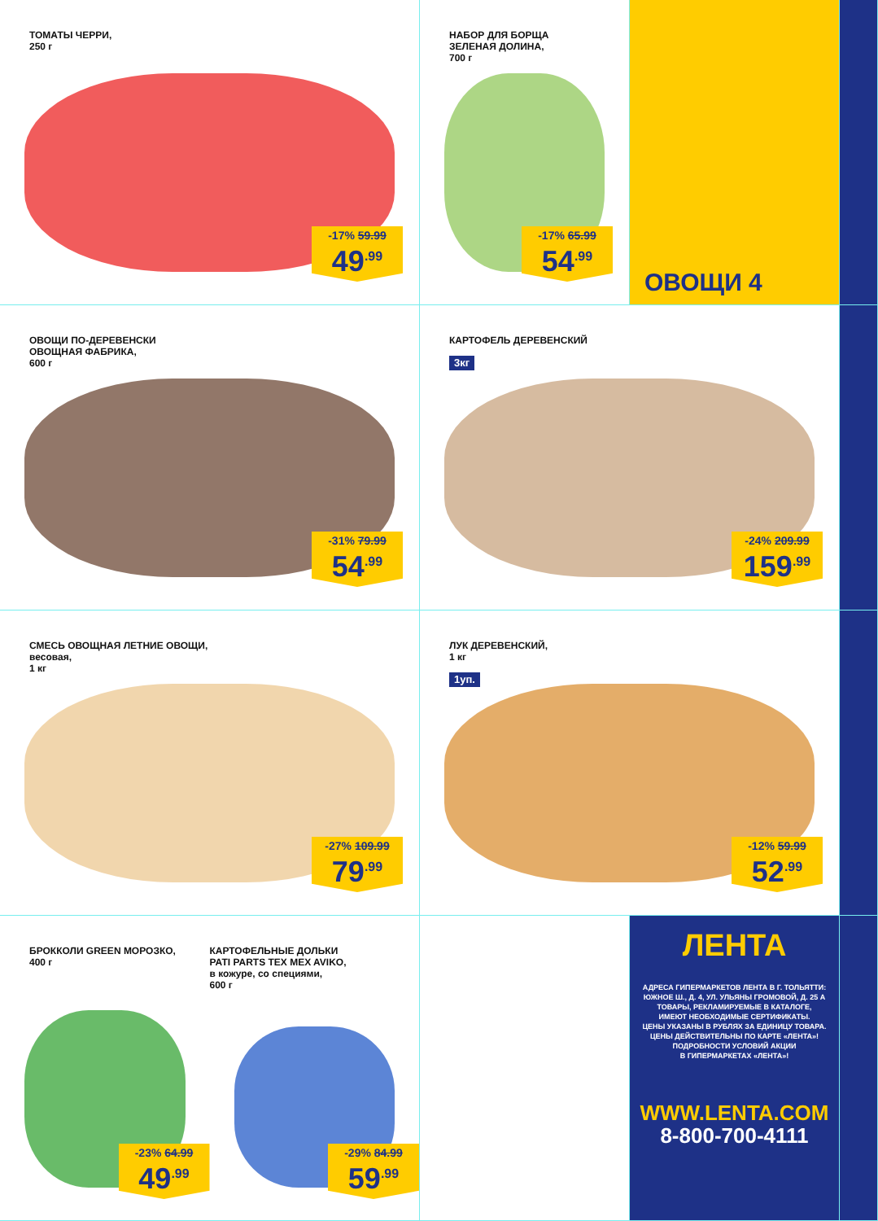ТОМАТЫ ЧЕРРИ,
250 г
-17% 59.99
49<sup>.99</sup>
НАБОР ДЛЯ БОРЩА
ЗЕЛЕНАЯ ДОЛИНА,
700 г
-17% 65.99
54<sup>.99</sup>
ОВОЩИ 4
ОВОЩИ ПО-ДЕРЕВЕНСКИ
ОВОЩНАЯ ФАБРИКА,
600 г
-31% 79.99
54<sup>.99</sup>
КАРТОФЕЛЬ ДЕРЕВЕНСКИЙ
3кг
-24% 209.99
159<sup>.99</sup>
СМЕСЬ ОВОЩНАЯ ЛЕТНИЕ ОВОЩИ,
весовая,
1 кг
-27% 109.99
79<sup>.99</sup>
ЛУК ДЕРЕВЕНСКИЙ,
1 кг
1уп.
-12% 59.99
52<sup>.99</sup>
БРОККОЛИ GREEN МОРОЗКО,
400 г
-23% 64.99
49<sup>.99</sup>
КАРТОФЕЛЬНЫЕ ДОЛЬКИ
PATI PARTS TEX MEX AVIKO,
в кожуре, со специями,
600 г
-29% 84.99
59<sup>.99</sup>
ЛЕНТА
АДРЕСА ГИПЕРМАРКЕТОВ ЛЕНТА В Г. ТОЛЬЯТТИ:
ЮЖНОЕ Ш., Д. 4, УЛ. УЛЬЯНЫ ГРОМОВОЙ, Д. 25 А
ТОВАРЫ, РЕКЛАМИРУЕМЫЕ В КАТАЛОГЕ,
ИМЕЮТ НЕОБХОДИМЫЕ СЕРТИФИКАТЫ.
ЦЕНЫ УКАЗАНЫ В РУБЛЯХ ЗА ЕДИНИЦУ ТОВАРА.
ЦЕНЫ ДЕЙСТВИТЕЛЬНЫ ПО КАРТЕ «ЛЕНТА»!
ПОДРОБНОСТИ УСЛОВИЙ АКЦИИ
В ГИПЕРМАРКЕТАХ «ЛЕНТА»!
WWW.LENTA.COM
8-800-700-4111